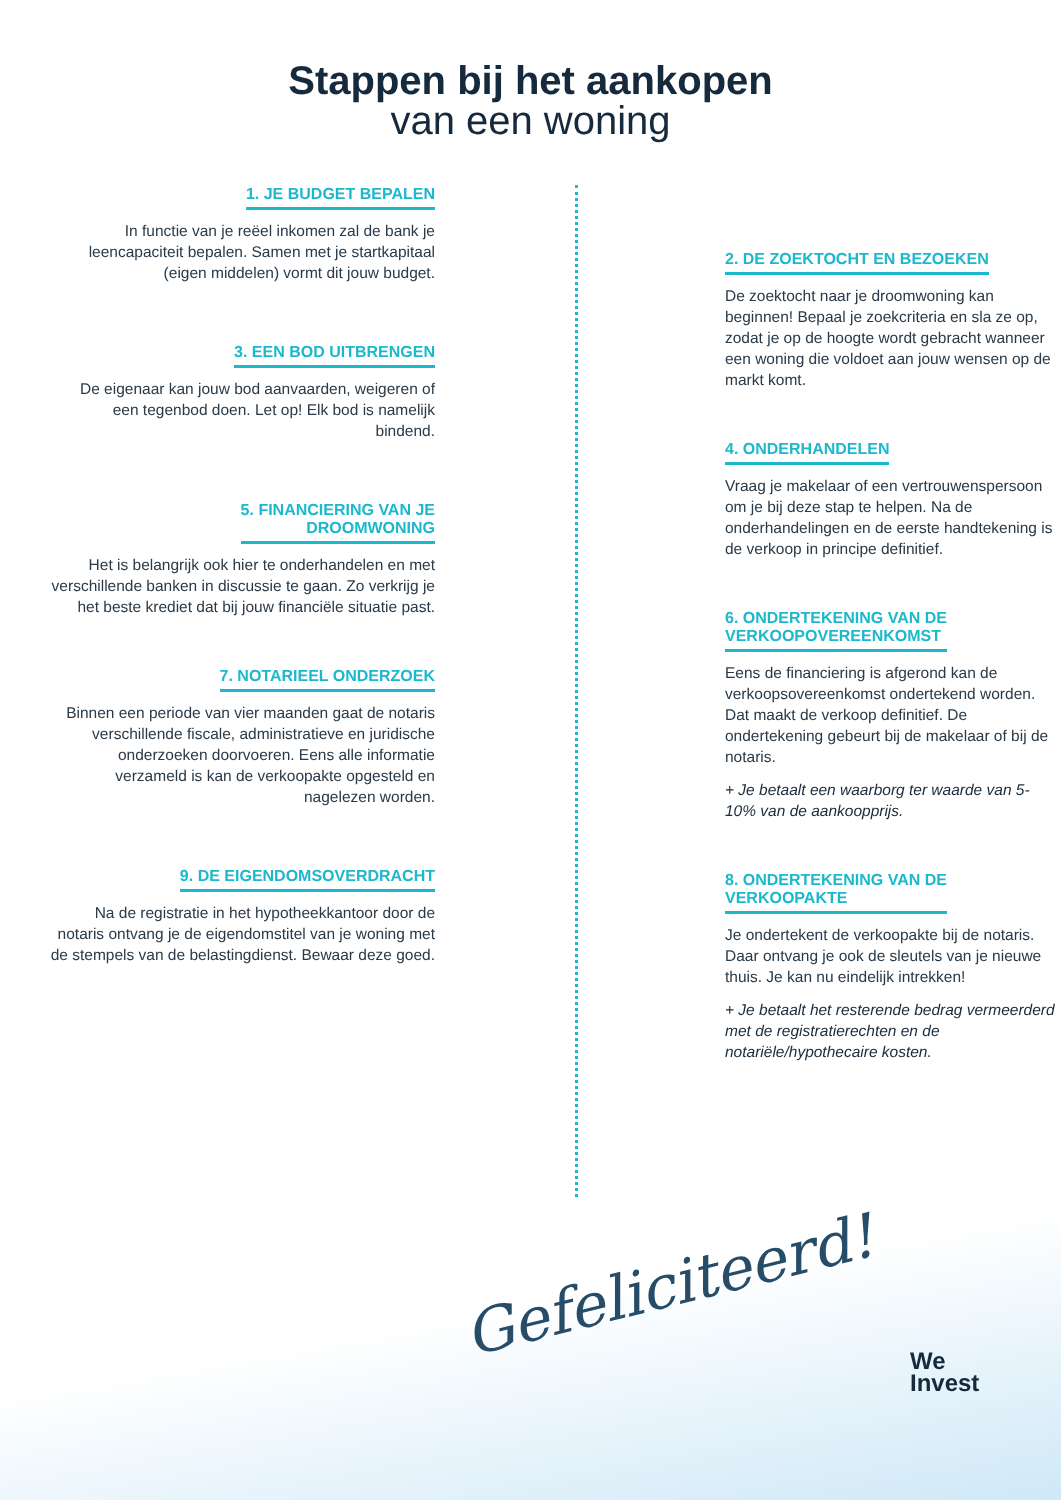Stappen bij het aankopen
van een woning
1. JE BUDGET BEPALEN
In functie van je reëel inkomen zal de bank je leencapaciteit bepalen. Samen met je startkapitaal (eigen middelen) vormt dit jouw budget.
3. EEN BOD UITBRENGEN
De eigenaar kan jouw bod aanvaarden, weigeren of een tegenbod doen. Let op! Elk bod is namelijk bindend.
5. FINANCIERING VAN JE
DROOMWONING
Het is belangrijk ook hier te onderhandelen en met verschillende banken in discussie te gaan. Zo verkrijg je het beste krediet dat bij jouw financiële situatie past.
7. NOTARIEEL ONDERZOEK
Binnen een periode van vier maanden gaat de notaris verschillende fiscale, administratieve en juridische onderzoeken doorvoeren. Eens alle informatie verzameld is kan de verkoopakte opgesteld en nagelezen worden.
9. DE EIGENDOMSOVERDRACHT
Na de registratie in het hypotheekkantoor door de notaris ontvang je de eigendomstitel van je woning met de stempels van de belastingdienst. Bewaar deze goed.
2. DE ZOEKTOCHT EN BEZOEKEN
De zoektocht naar je droomwoning kan beginnen! Bepaal je zoekcriteria en sla ze op, zodat je op de hoogte wordt gebracht wanneer een woning die voldoet aan jouw wensen op de markt komt.
4. ONDERHANDELEN
Vraag je makelaar of een vertrouwenspersoon om je bij deze stap te helpen. Na de onderhandelingen en de eerste handtekening is de verkoop in principe definitief.
6. ONDERTEKENING VAN DE
VERKOOPOVEREENKOMST
Eens de financiering is afgerond kan de verkoopsovereenkomst ondertekend worden. Dat maakt de verkoop definitief. De ondertekening gebeurt bij de makelaar of bij de notaris.
+ Je betaalt een waarborg ter waarde van 5-10% van de aankoopprijs.
8. ONDERTEKENING VAN DE
VERKOOPAKTE
Je ondertekent de verkoopakte bij de notaris. Daar ontvang je ook de sleutels van je nieuwe thuis. Je kan nu eindelijk intrekken!
+ Je betaalt het resterende bedrag vermeerderd met de registratierechten en de notariële/hypothecaire kosten.
Gefeliciteerd!
We
Invest